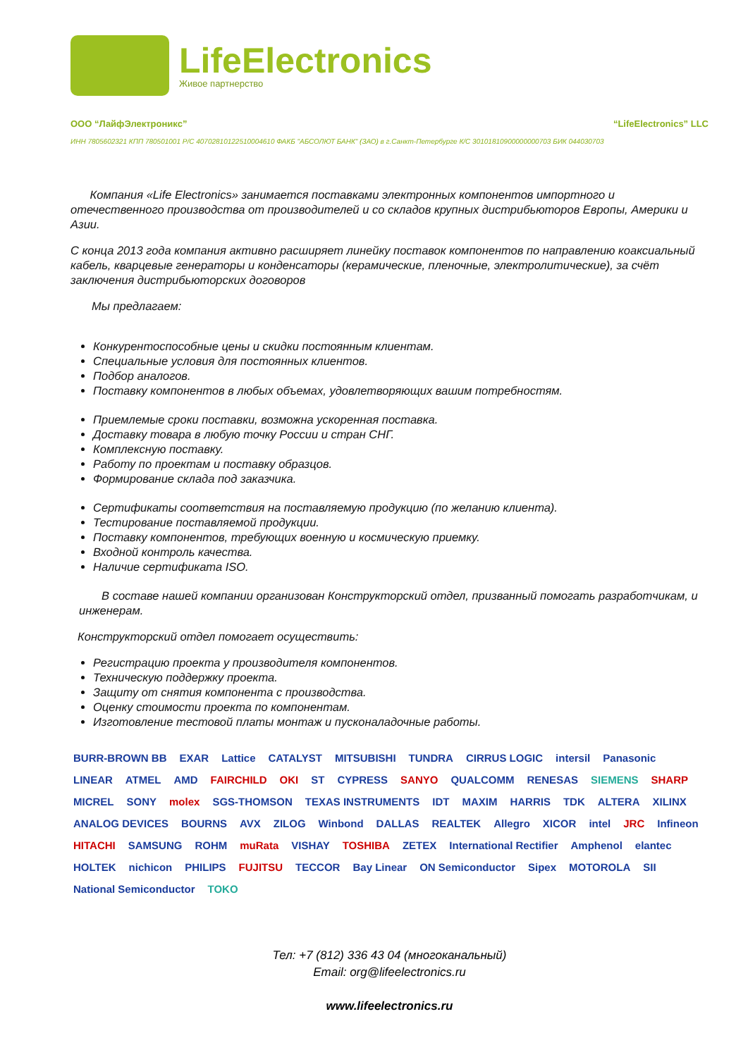LifeElectronics
Живое партнерство
ООО “ЛайфЭлектроникс” “LifeElectronics” LLC
ИНН 7805602321 КПП 780501001 Р/С 40702810122510004610 ФАКБ "АБСОЛЮТ БАНК" (ЗАО) в г.Санкт-Петербурге К/С 30101810900000000703 БИК 044030703
Компания «Life Electronics» занимается поставками электронных компонентов импортного и отечественного производства от производителей и со складов крупных дистрибьюторов Европы, Америки и Азии.
С конца 2013 года компания активно расширяет линейку поставок компонентов по направлению коаксиальный кабель, кварцевые генераторы и конденсаторы (керамические, пленочные, электролитические), за счёт заключения дистрибьюторских договоров
Мы предлагаем:
Конкурентоспособные цены и скидки постоянным клиентам.
Специальные условия для постоянных клиентов.
Подбор аналогов.
Поставку компонентов в любых объемах, удовлетворяющих вашим потребностям.
Приемлемые сроки поставки, возможна ускоренная поставка.
Доставку товара в любую точку России и стран СНГ.
Комплексную поставку.
Работу по проектам и поставку образцов.
Формирование склада под заказчика.
Сертификаты соответствия на поставляемую продукцию (по желанию клиента).
Тестирование поставляемой продукции.
Поставку компонентов, требующих военную и космическую приемку.
Входной контроль качества.
Наличие сертификата ISO.
В составе нашей компании организован Конструкторский отдел, призванный помогать разработчикам, и инженерам.
Конструкторский отдел помогает осуществить:
Регистрацию проекта у производителя компонентов.
Техническую поддержку проекта.
Защиту от снятия компонента с производства.
Оценку стоимости проекта по компонентам.
Изготовление тестовой платы монтаж и пусконаладочные работы.
BURR-BROWN BB EXAR Lattice CATALYST MITSUBISHI TUNDRA CIRRUS LOGIC intersil Panasonic LINEAR ATMEL AMD FAIRCHILD OKI ST CYPRESS SANYO QUALCOMM RENESAS SIEMENS SHARP MICREL SONY molex SGS-THOMSON TEXAS INSTRUMENTS IDT MAXIM HARRIS TDK ALTERA XILINX ANALOG DEVICES BOURNS AVX ZILOG Winbond DALLAS REALTEK Allegro XICOR intel JRC Infineon HITACHI SAMSUNG ROHM muRata VISHAY TOSHIBA ZETEX International Rectifier Amphenol elantec HOLTEK nichicon PHILIPS FUJITSU TECCOR Bay Linear ON Semiconductor Sipex MOTOROLA SII National Semiconductor TOKO
Тел: +7 (812) 336 43 04 (многоканальный)
Email: org@lifeelectronics.ru
www.lifeelectronics.ru